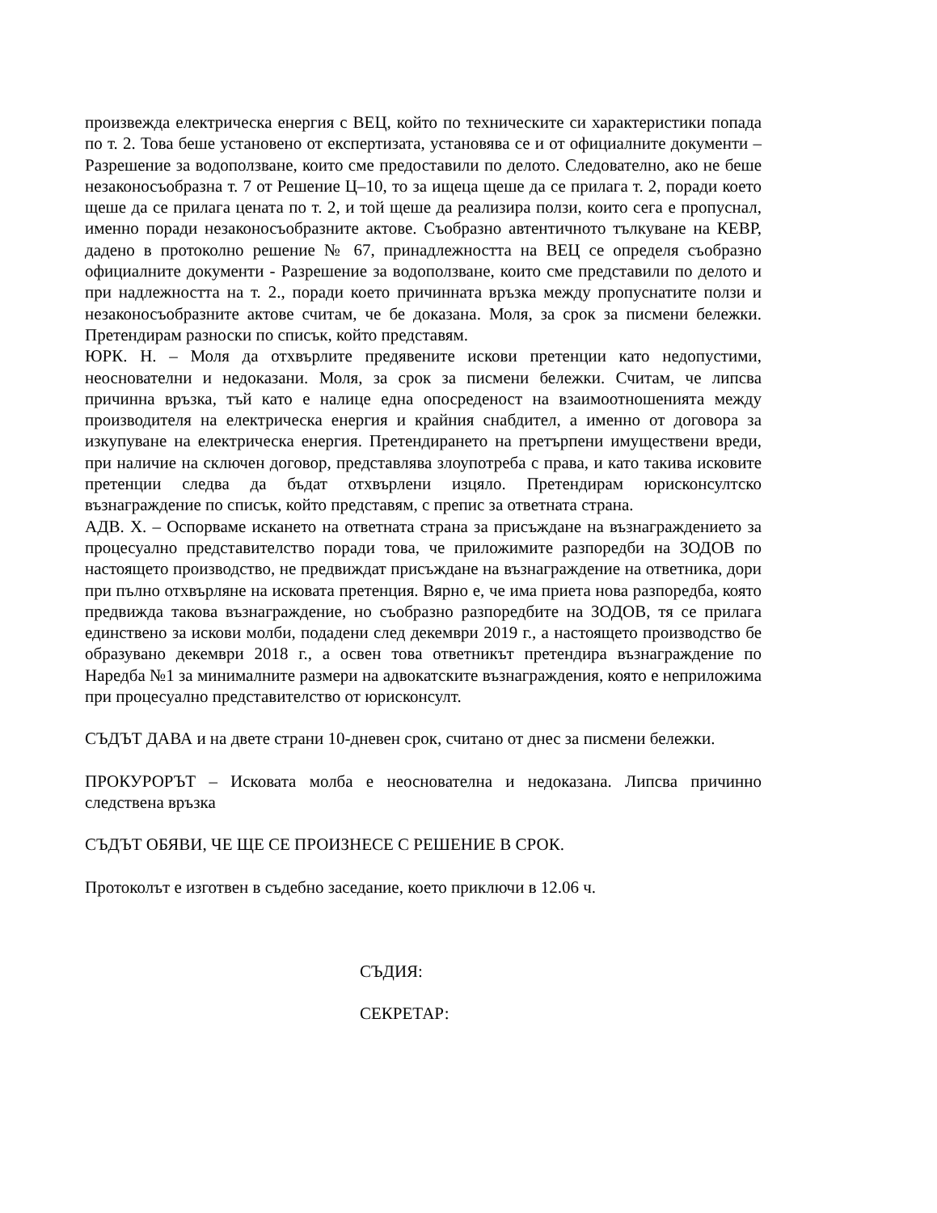произвежда електрическа енергия с ВЕЦ, който по техническите си характеристики попада по т. 2. Това беше установено от експертизата, установява се и от официалните документи – Разрешение за водоползване, които сме предоставили по делото. Следователно, ако не беше незаконосъобразна т. 7 от Решение Ц–10, то за ищеца щеше да се прилага т. 2, поради което щеше да се прилага цената по т. 2, и той щеше да реализира ползи, които сега е пропуснал, именно поради незаконосъобразните актове. Съобразно автентичното тълкуване на КЕВР, дадено в протоколно решение № 67, принадлежността на ВЕЦ се определя съобразно официалните документи - Разрешение за водоползване, които сме представили по делото и при надлежността на т. 2., поради което причинната връзка между пропуснатите ползи и незаконосъобразните актове считам, че бе доказана. Моля, за срок за писмени бележки. Претендирам разноски по списък, който представям.
ЮРК. Н. – Моля да отхвърлите предявените искови претенции като недопустими, неоснователни и недоказани. Моля, за срок за писмени бележки. Считам, че липсва причинна връзка, тъй като е налице една опосреденост на взаимоотношенията между производителя на електрическа енергия и крайния снабдител, а именно от договора за изкупуване на електрическа енергия. Претендирането на претърпени имуществени вреди, при наличие на сключен договор, представлява злоупотреба с права, и като такива исковите претенции следва да бъдат отхвърлени изцяло. Претендирам юрисконсултско възнаграждение по списък, който представям, с препис за ответната страна.
АДВ. Х. – Оспорваме искането на ответната страна за присъждане на възнаграждението за процесуално представителство поради това, че приложимите разпоредби на ЗОДОВ по настоящето производство, не предвиждат присъждане на възнаграждение на ответника, дори при пълно отхвърляне на исковата претенция. Вярно е, че има приета нова разпоредба, която предвижда такова възнаграждение, но съобразно разпоредбите на ЗОДОВ, тя се прилага единствено за искови молби, подадени след декември 2019 г., а настоящето производство бе образувано декември 2018 г., а освен това ответникът претендира възнаграждение по Наредба №1 за минималните размери на адвокатските възнаграждения, която е неприложима при процесуално представителство от юрисконсулт.
СЪДЪТ ДАВА и на двете страни 10-дневен срок, считано от днес за писмени бележки.
ПРОКУРОРЪТ – Исковата молба е неоснователна и недоказана. Липсва причинно следствена връзка
СЪДЪТ ОБЯВИ, ЧЕ ЩЕ СЕ ПРОИЗНЕСЕ С РЕШЕНИЕ В СРОК.
Протоколът е изготвен в съдебно заседание, което приключи в 12.06 ч.
СЪДИЯ:
СЕКРЕТАР: